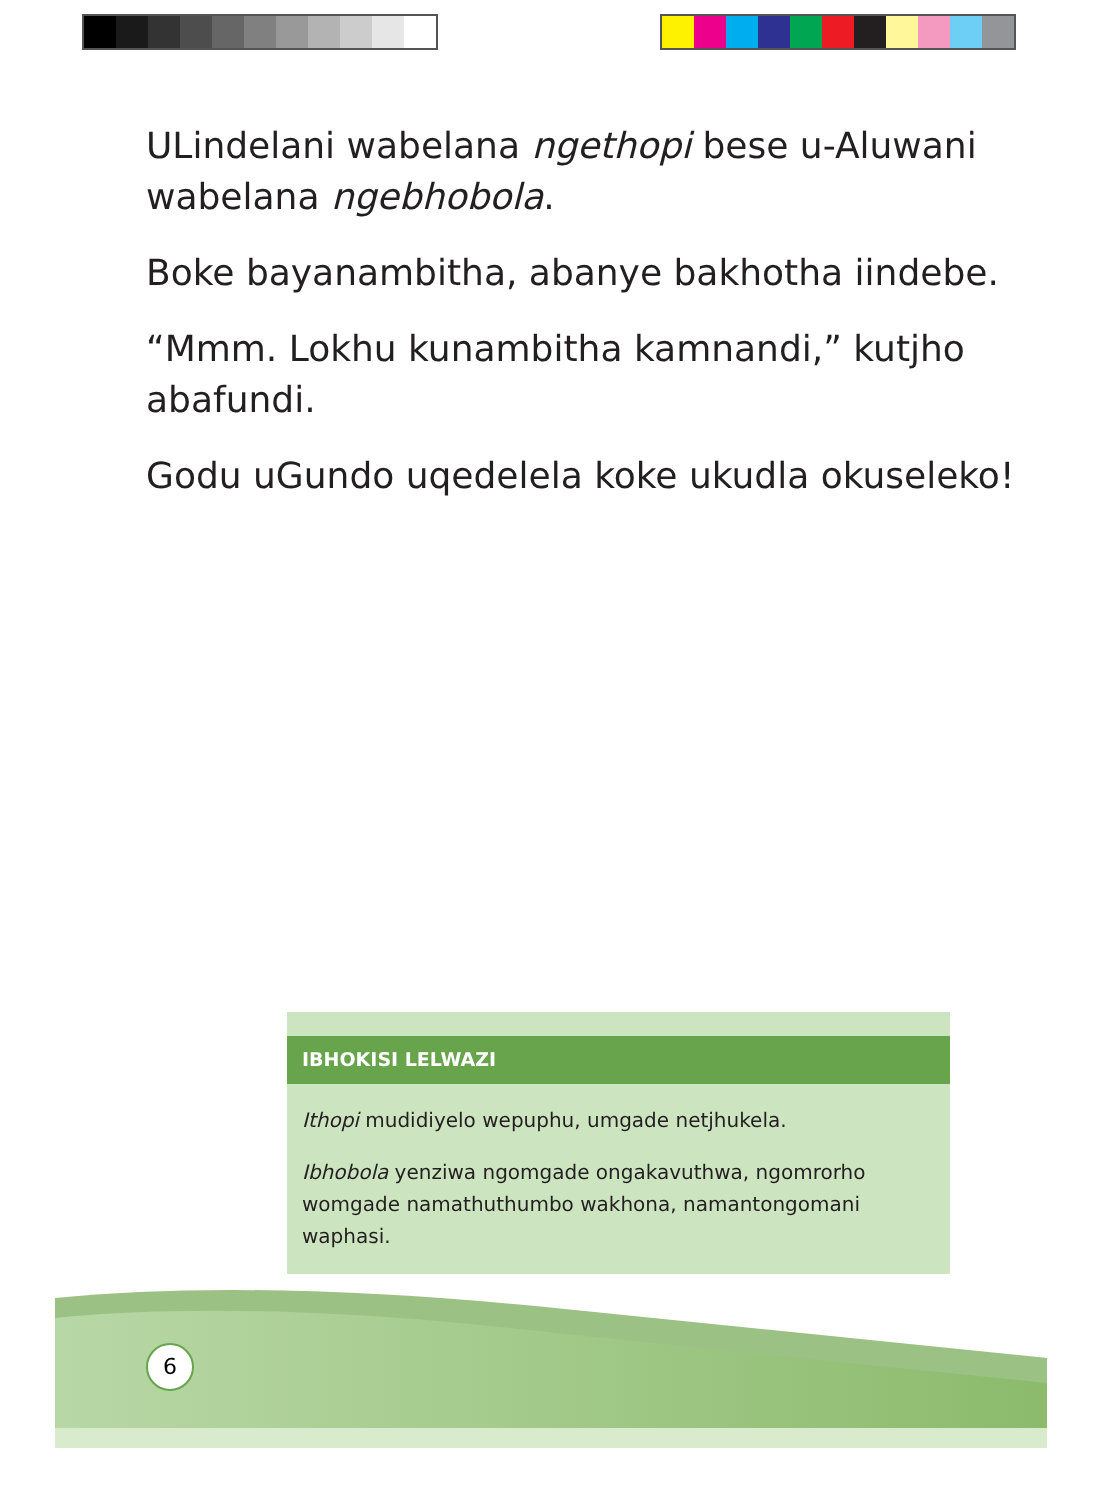ULindelani wabelana ngethopi bese u-Aluwani wabelana ngebhobola.
Boke bayanambitha, abanye bakhotha iindebe.
“Mmm. Lokhu kunambitha kamnandi,” kutjho abafundi.
Godu uGundo uqedelela koke ukudla okuseleko!
IBHOKISI LELWAZI
Ithopi mudidiyelo wepuphu, umgade netjhukela.
Ibhobola yenziwa ngomgade ongakavuthwa, ngomrorho womgade namathuthumbo wakhona, namantongomani waphasi.
6